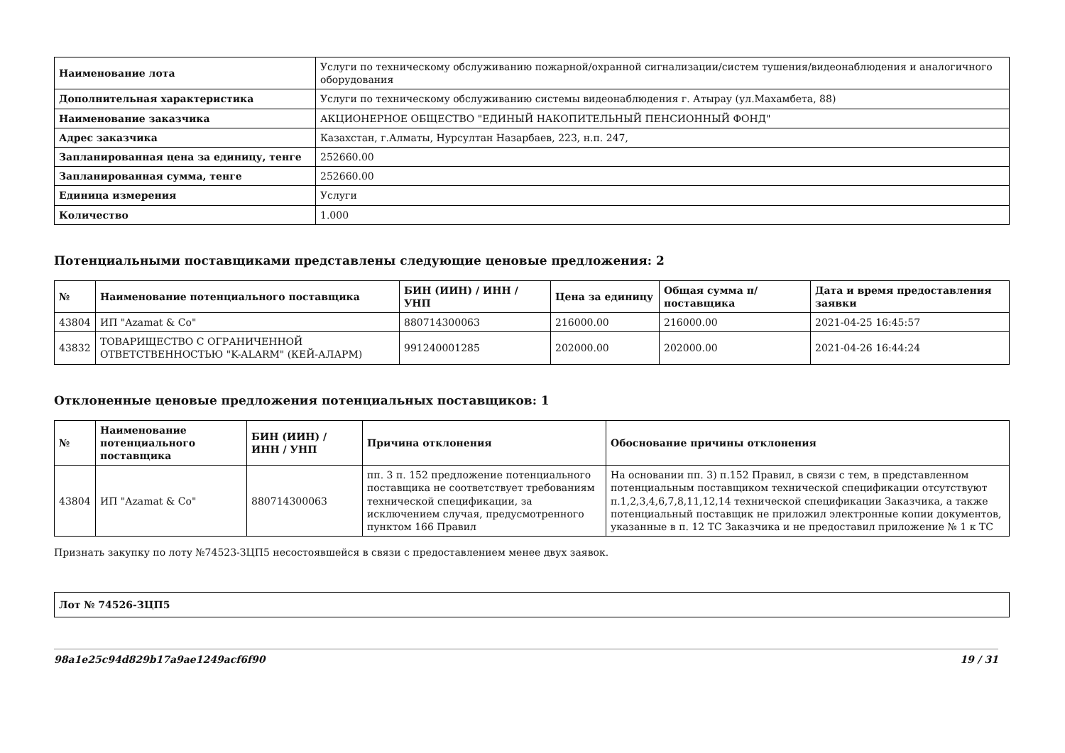| Наименование лота | Услуги по техническому обслуживанию пожарной/охранной сигнализации/систем тушения/видеонаблюдения и аналогичного оборудования |
| Дополнительная характеристика | Услуги по техническому обслуживанию системы видеонаблюдения г. Атырау (ул.Махамбета, 88) |
| Наименование заказчика | АКЦИОНЕРНОЕ ОБЩЕСТВО "ЕДИНЫЙ НАКОПИТЕЛЬНЫЙ ПЕНСИОННЫЙ ФОНД" |
| Адрес заказчика | Казахстан, г.Алматы, Нурсултан Назарбаев, 223, н.п. 247, |
| Запланированная цена за единицу, тенге | 252660.00 |
| Запланированная сумма, тенге | 252660.00 |
| Единица измерения | Услуги |
| Количество | 1.000 |
Потенциальными поставщиками представлены следующие ценовые предложения: 2
| № | Наименование потенциального поставщика | БИН (ИИН) / ИНН / УНП | Цена за единицу | Общая сумма п/поставщика | Дата и время предоставления заявки |
| --- | --- | --- | --- | --- | --- |
| 43804 | ИП "Azamat & Co" | 880714300063 | 216000.00 | 216000.00 | 2021-04-25 16:45:57 |
| 43832 | ТОВАРИЩЕСТВО С ОГРАНИЧЕННОЙ ОТВЕТСТВЕННОСТЬЮ "K-ALARM" (КЕЙ-АЛАРМ) | 991240001285 | 202000.00 | 202000.00 | 2021-04-26 16:44:24 |
Отклоненные ценовые предложения потенциальных поставщиков: 1
| № | Наименование потенциального поставщика | БИН (ИИН) / ИНН / УНП | Причина отклонения | Обоснование причины отклонения |
| --- | --- | --- | --- | --- |
| 43804 | ИП "Azamat & Co" | 880714300063 | пп. 3 п. 152 предложение потенциального поставщика не соответствует требованиям технической спецификации, за исключением случая, предусмотренного пунктом 166 Правил | На основании пп. 3) п.152 Правил, в связи с тем, в представленном потенциальным поставщиком технической спецификации отсутствуют п.1,2,3,4,6,7,8,11,12,14 технической спецификации Заказчика, а также потенциальный поставщик не приложил электронные копии документов, указанные в п. 12 ТС Заказчика и не предоставил приложение № 1 к ТС |
Признать закупку по лоту №74523-ЗЦП5 несостоявшейся в связи с предоставлением менее двух заявок.
| Лот № 74526-ЗЦП5 |
98a1e25c94d829b17a9ae1249acf6f90 19 / 31